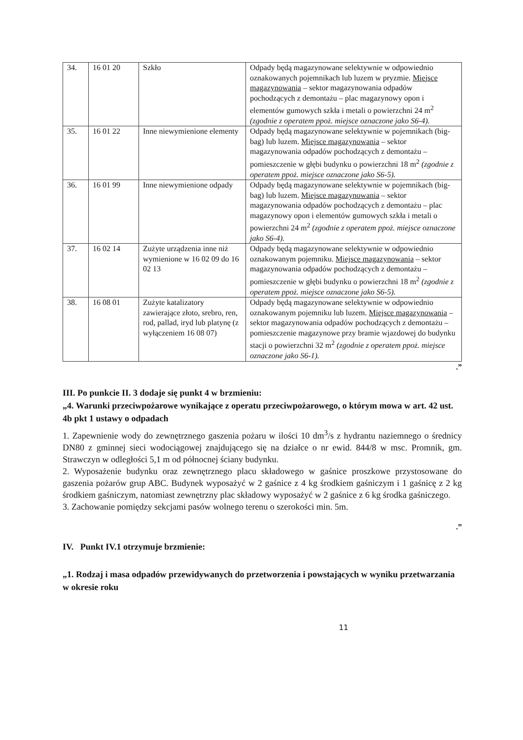| 34. | 16 01 20 | Szkło | Odpady będą magazynowane selektywnie w odpowiednio oznakowanych pojemnikach lub luzem w pryzmie. Miejsce magazynowania – sektor magazynowania odpadów pochodzących z demontażu – plac magazynowy opon i elementów gumowych szkła i metali o powierzchni 24 m<sup>2</sup> (zgodnie z operatem ppoż. miejsce oznaczone jako S6-4). |
| 35. | 16 01 22 | Inne niewymienione elementy | Odpady będą magazynowane selektywnie w pojemnikach (big-bag) lub luzem. Miejsce magazynowania – sektor magazynowania odpadów pochodzących z demontażu – pomieszczenie w głębi budynku o powierzchni 18 m<sup>2</sup> (zgodnie z operatem ppoż. miejsce oznaczone jako S6-5). |
| 36. | 16 01 99 | Inne niewymienione odpady | Odpady będą magazynowane selektywnie w pojemnikach (big-bag) lub luzem. Miejsce magazynowania – sektor magazynowania odpadów pochodzących z demontażu – plac magazynowy opon i elementów gumowych szkła i metali o powierzchni 24 m<sup>2</sup> (zgodnie z operatem ppoż. miejsce oznaczone jako S6-4). |
| 37. | 16 02 14 | Zużyte urządzenia inne niż wymienione w 16 02 09 do 16 02 13 | Odpady będą magazynowane selektywnie w odpowiednio oznakowanym pojemniku. Miejsce magazynowania – sektor magazynowania odpadów pochodzących z demontażu – pomieszczenie w głębi budynku o powierzchni 18 m<sup>2</sup> (zgodnie z operatem ppoż. miejsce oznaczone jako S6-5). |
| 38. | 16 08 01 | Zużyte katalizatory zawierające złoto, srebro, ren, rod, pallad, iryd lub platynę (z wyłączeniem 16 08 07) | Odpady będą magazynowane selektywnie w odpowiednio oznakowanym pojemniku lub luzem. Miejsce magazynowania – sektor magazynowania odpadów pochodzących z demontażu – pomieszczenie magazynowe przy bramie wjazdowej do budynku stacji o powierzchni 32 m<sup>2</sup> (zgodnie z operatem ppoż. miejsce oznaczone jako S6-1). |
.”
III. Po punkcie II. 3 dodaje się punkt 4 w brzmieniu:
„4. Warunki przeciwpożarowe wynikające z operatu przeciwpożarowego, o którym mowa w art. 42 ust. 4b pkt 1 ustawy o odpadach
1. Zapewnienie wody do zewnętrznego gaszenia pożaru w ilości 10 dm<sup>3</sup>/s z hydrantu naziemnego o średnicy DN80 z gminnej sieci wodociągowej znajdującego się na działce o nr ewid. 844/8 w msc. Promnik, gm. Strawczyn w odległości 5,1 m od północnej ściany budynku.
2. Wyposażenie budynku oraz zewnętrznego placu składowego w gaśnice proszkowe przystosowane do gaszenia pożarów grup ABC. Budynek wyposażyć w 2 gaśnice z 4 kg środkiem gaśniczym i 1 gaśnicę z 2 kg środkiem gaśniczym, natomiast zewnętrzny plac składowy wyposażyć w 2 gaśnice z 6 kg środka gaśniczego.
3. Zachowanie pomiędzy sekcjami pasów wolnego terenu o szerokości min. 5m.
.”
IV. Punkt IV.1 otrzymuje brzmienie:
„1. Rodzaj i masa odpadów przewidywanych do przetworzenia i powstających w wyniku przetwarzania w okresie roku
11